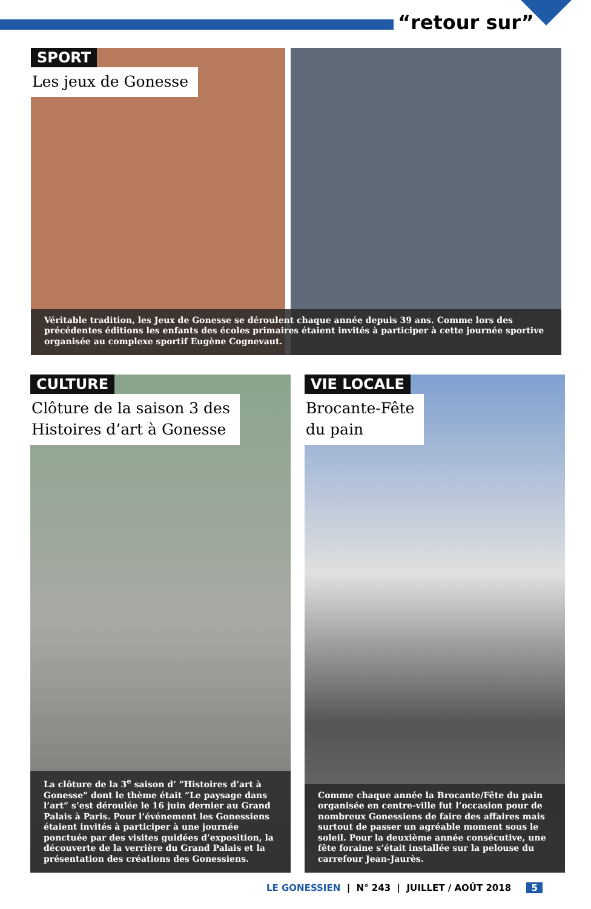“retour sur”
SPORT
Les jeux de Gonesse
Véritable tradition, les Jeux de Gonesse se déroulent chaque année depuis 39 ans. Comme lors des précédentes éditions les enfants des écoles primaires étaient invités à participer à cette journée sportive organisée au complexe sportif Eugène Cognevaut.
CULTURE
Clôture de la saison 3 des
Histoires d’art à Gonesse
La clôture de la 3<sup>e</sup> saison d’ ”Histoires d’art à Gonesse” dont le thème était “Le paysage dans l’art” s’est déroulée le 16 juin dernier au Grand Palais à Paris. Pour l’événement les Gonessiens étaient invités à participer à une journée ponctuée par des visites guidées d’exposition, la découverte de la verrière du Grand Palais et la présentation des créations des Gonessiens.
VIE LOCALE
Brocante-Fête
du pain
Comme chaque année la Brocante/Fête du pain organisée en centre-ville fut l’occasion pour de nombreux Gonessiens de faire des affaires mais surtout de passer un agréable moment sous le soleil. Pour la deuxième année consécutive, une fête foraine s’était installée sur la pelouse du carrefour Jean-Jaurès.
LE GONESSIEN | N° 243 | JUILLET / AOÛT 2018 5